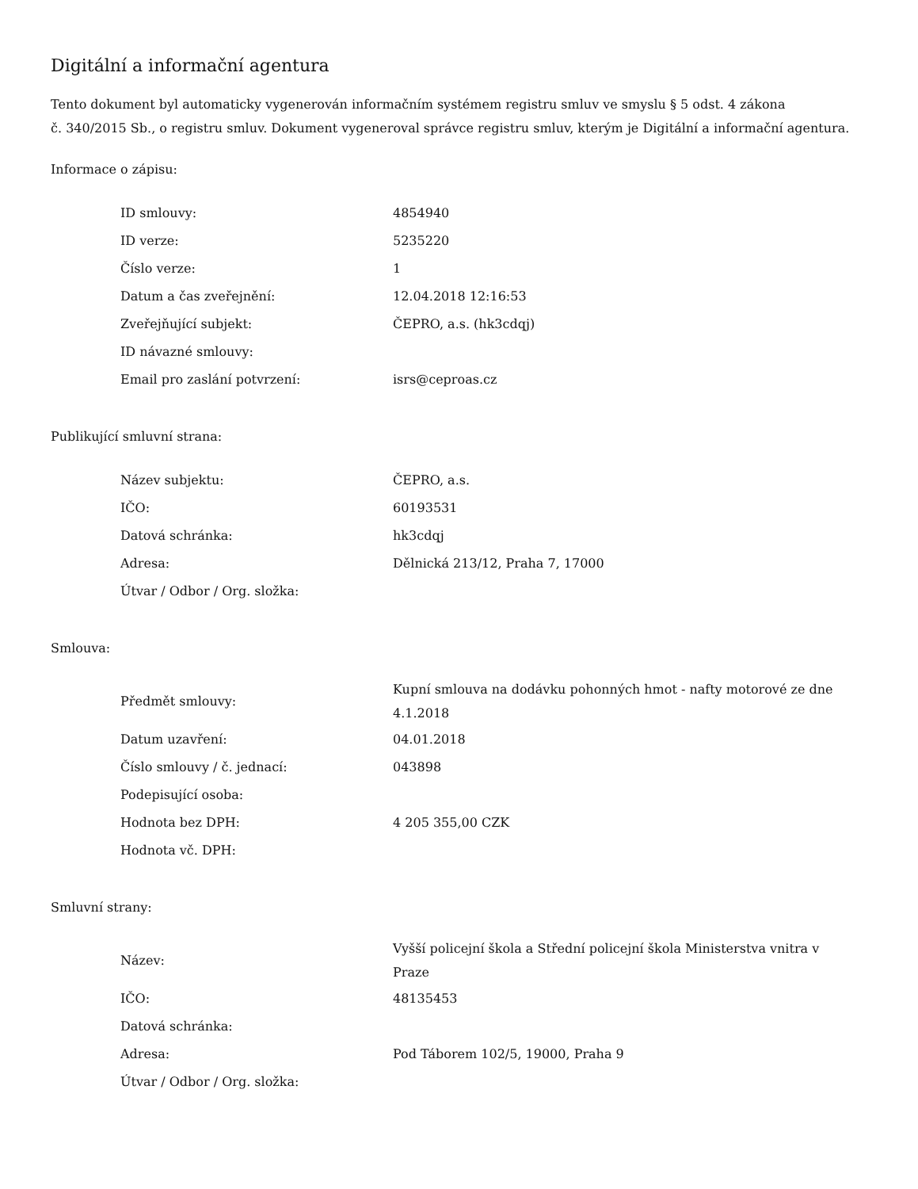Digitální a informační agentura
Tento dokument byl automaticky vygenerován informačním systémem registru smluv ve smyslu § 5 odst. 4 zákona
č. 340/2015 Sb., o registru smluv. Dokument vygeneroval správce registru smluv, kterým je Digitální a informační agentura.
Informace o zápisu:
| ID smlouvy: | 4854940 |
| ID verze: | 5235220 |
| Číslo verze: | 1 |
| Datum a čas zveřejnění: | 12.04.2018 12:16:53 |
| Zveřejňující subjekt: | ČEPRO, a.s. (hk3cdqj) |
| ID návazné smlouvy: | |
| Email pro zaslání potvrzení: | isrs@ceproas.cz |
Publikující smluvní strana:
| Název subjektu: | ČEPRO, a.s. |
| IČO: | 60193531 |
| Datová schránka: | hk3cdqj |
| Adresa: | Dělnická 213/12, Praha 7, 17000 |
| Útvar / Odbor / Org. složka: | |
Smlouva:
| Předmět smlouvy: | Kupní smlouva na dodávku pohonných hmot - nafty motorové ze dne 4.1.2018 |
| Datum uzavření: | 04.01.2018 |
| Číslo smlouvy / č. jednací: | 043898 |
| Podepisující osoba: | |
| Hodnota bez DPH: | 4 205 355,00 CZK |
| Hodnota vč. DPH: | |
Smluvní strany:
| Název: | Vyšší policejní škola a Střední policejní škola Ministerstva vnitra v Praze |
| IČO: | 48135453 |
| Datová schránka: | |
| Adresa: | Pod Táborem 102/5, 19000, Praha 9 |
| Útvar / Odbor / Org. složka: | |